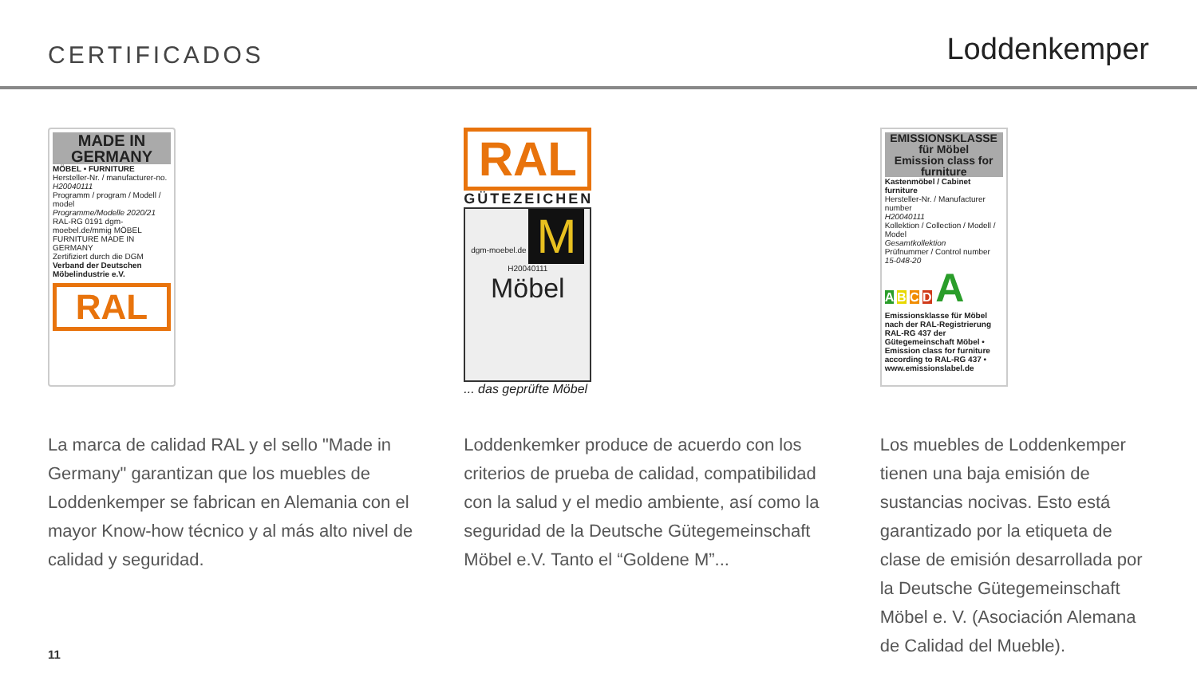CERTIFICADOS Loddenkemper
MADE IN
GERMANY
MÖBEL • FURNITURE
Hersteller-Nr. / manufacturer-no.
H20040111
Programm / program / Modell / model
Programme/Modelle 2020/21
RAL-RG 0191 dgm-moebel.de/mmig MÖBEL FURNITURE MADE IN GERMANY
Zertifiziert durch die DGM
Verband der Deutschen Möbelindustrie e.V.
RAL
La marca de calidad RAL y el sello "Made in Germany" garantizan que los muebles de Loddenkemper se fabrican en Alemania con el mayor Know-how técnico y al más alto nivel de calidad y seguridad.
RAL
GÜTEZEICHEN
dgm-moebel.de M H20040111
Möbel
... das geprüfte Möbel
Loddenkemker produce de acuerdo con los criterios de prueba de calidad, compatibilidad con la salud y el medio ambiente, así como la seguridad de la Deutsche Gütegemeinschaft Möbel e.V. Tanto el “Goldene M”...
EMISSIONSKLASSE
für Möbel
Emission class for furniture
Kastenmöbel / Cabinet furniture
Hersteller-Nr. / Manufacturer number
H20040111
Kollektion / Collection / Modell / Model
Gesamtkollektion
Prüfnummer / Control number
15-048-20
A B C D A
Emissionsklasse für Möbel nach der RAL-Registrierung RAL-RG 437 der Gütegemeinschaft Möbel • Emission class for furniture according to RAL-RG 437 • www.emissionslabel.de
Los muebles de Loddenkemper tienen una baja emisión de sustancias nocivas. Esto está garantizado por la etiqueta de clase de emisión desarrollada por la Deutsche Gütegemeinschaft Möbel e. V. (Asociación Alemana de Calidad del Mueble).
11